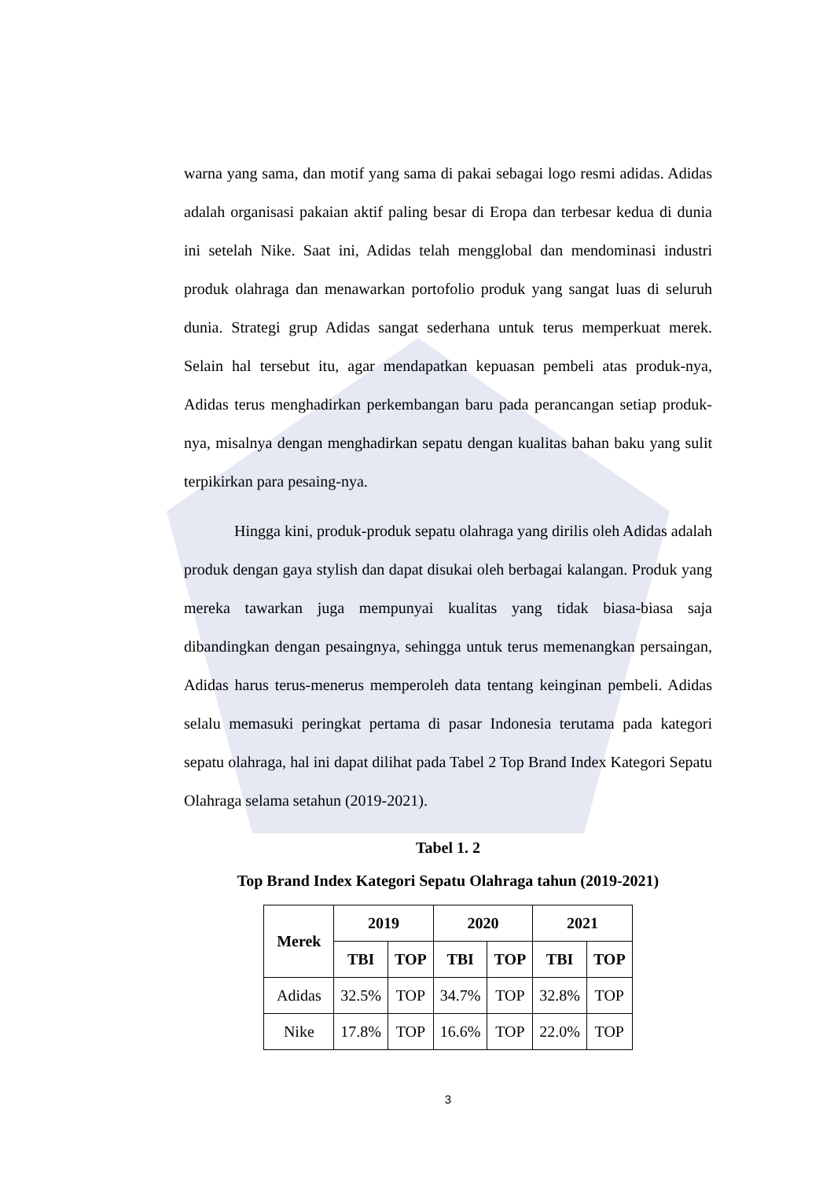warna yang sama, dan motif yang sama di pakai sebagai logo resmi adidas. Adidas adalah organisasi pakaian aktif paling besar di Eropa dan terbesar kedua di dunia ini setelah Nike. Saat ini, Adidas telah mengglobal dan mendominasi industri produk olahraga dan menawarkan portofolio produk yang sangat luas di seluruh dunia. Strategi grup Adidas sangat sederhana untuk terus memperkuat merek. Selain hal tersebut itu, agar mendapatkan kepuasan pembeli atas produk-nya, Adidas terus menghadirkan perkembangan baru pada perancangan setiap produk-nya, misalnya dengan menghadirkan sepatu dengan kualitas bahan baku yang sulit terpikirkan para pesaing-nya.
Hingga kini, produk-produk sepatu olahraga yang dirilis oleh Adidas adalah produk dengan gaya stylish dan dapat disukai oleh berbagai kalangan. Produk yang mereka tawarkan juga mempunyai kualitas yang tidak biasa-biasa saja dibandingkan dengan pesaingnya, sehingga untuk terus memenangkan persaingan, Adidas harus terus-menerus memperoleh data tentang keinginan pembeli. Adidas selalu memasuki peringkat pertama di pasar Indonesia terutama pada kategori sepatu olahraga, hal ini dapat dilihat pada Tabel 2 Top Brand Index Kategori Sepatu Olahraga selama setahun (2019-2021).
Tabel 1. 2
Top Brand Index Kategori Sepatu Olahraga tahun (2019-2021)
| Merek | 2019 | | 2020 | | 2021 | |
| --- | --- | --- | --- | --- | --- | --- |
| | TBI | TOP | TBI | TOP | TBI | TOP |
| Adidas | 32.5% | TOP | 34.7% | TOP | 32.8% | TOP |
| Nike | 17.8% | TOP | 16.6% | TOP | 22.0% | TOP |
3